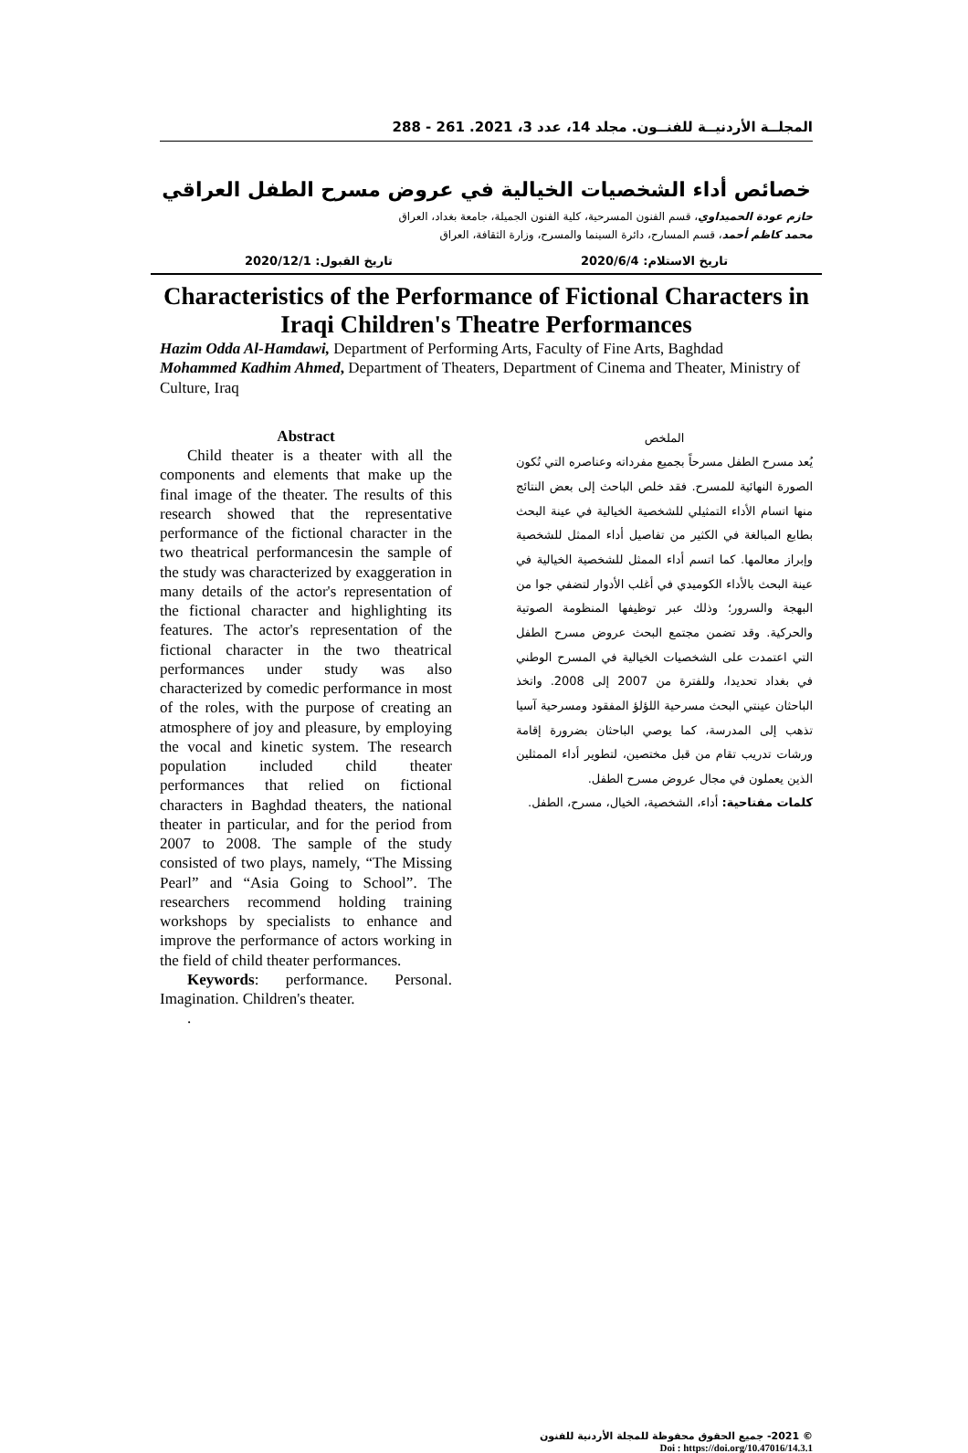المجلــة الأردنيــة للفنــون. مجلد 14، عدد 3، 2021. 261 - 288
خصائص أداء الشخصيات الخيالية في عروض مسرح الطفل العراقي
حازم عودة الحميداوي، قسم الفنون المسرحية، كلية الفنون الجميلة، جامعة بغداد، العراق
محمد كاظم أحمد، قسم المسارح، دائرة السينما والمسرح، وزارة الثقافة، العراق
تاريخ الاستلام: 2020/6/4 تاريخ القبول: 2020/12/1
Characteristics of the Performance of Fictional Characters in Iraqi Children's Theatre Performances
Hazim Odda Al-Hamdawi, Department of Performing Arts, Faculty of Fine Arts, Baghdad
Mohammed Kadhim Ahmed, Department of Theaters, Department of Cinema and Theater, Ministry of Culture, Iraq
Abstract
Child theater is a theater with all the components and elements that make up the final image of the theater. The results of this research showed that the representative performance of the fictional character in the two theatrical performancesin the sample of the study was characterized by exaggeration in many details of the actor's representation of the fictional character and highlighting its features. The actor's representation of the fictional character in the two theatrical performances under study was also characterized by comedic performance in most of the roles, with the purpose of creating an atmosphere of joy and pleasure, by employing the vocal and kinetic system. The research population included child theater performances that relied on fictional characters in Baghdad theaters, the national theater in particular, and for the period from 2007 to 2008. The sample of the study consisted of two plays, namely, “The Missing Pearl” and “Asia Going to School”. The researchers recommend holding training workshops by specialists to enhance and improve the performance of actors working in the field of child theater performances.
Keywords: performance. Personal. Imagination. Children's theater.
.
الملخص
يُعد مسرح الطفل مسرحاً بجميع مفرداته وعناصره التي تُكون الصورة النهائية للمسرح. فقد خلص الباحث إلى بعض النتائج منها اتسام الأداء التمثيلي للشخصية الخيالية في عينة البحث بطابع المبالغة في الكثير من تفاصيل أداء الممثل للشخصية وإبراز معالمها. كما اتسم أداء الممثل للشخصية الخيالية في عينة البحث بالأداء الكوميدي في أغلب الأدوار لتضفي جوا من البهجة والسرور؛ وذلك عبر توظيفها المنظومة الصوتية والحركية. وقد تضمن مجتمع البحث عروض مسرح الطفل التي اعتمدت على الشخصيات الخيالية في المسرح الوطني في بغداد تحديدا، وللفترة من 2007 إلى 2008. واتخذ الباحثان عينتي البحث مسرحية اللؤلؤ المفقود ومسرحية آسيا تذهب إلى المدرسة، كما يوصي الباحثان بضرورة إقامة ورشات تدريب تقام من قبل مختصين، لتطوير أداء الممثلين الذين يعملون في مجال عروض مسرح الطفل.
كلمات مفتاحية: أداء، الشخصية، الخيال، مسرح، الطفل.
© 2021- جميع الحقوق محفوظة للمجلة الأردنية للفنون
Doi : https://doi.org/10.47016/14.3.1